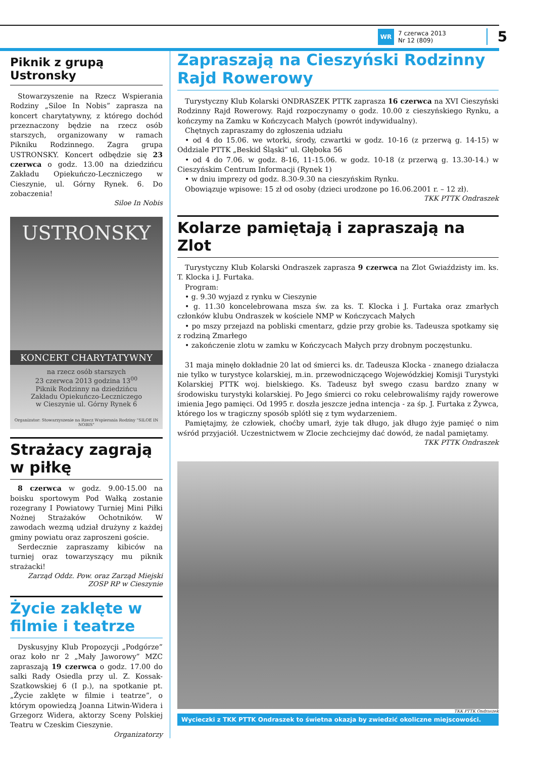WR
7 czerwca 2013
Nr 12 (809)
5
Piknik z grupą Ustronsky
Stowarzyszenie na Rzecz Wspierania Rodziny „Siloe In Nobis” zaprasza na koncert charytatywny, z którego dochód przeznaczony będzie na rzecz osób starszych, organizowany w ramach Pikniku Rodzinnego. Zagra grupa USTRONSKY. Koncert odbędzie się 23 czerwca o godz. 13.00 na dziedzińcu Zakładu Opiekuńczo-Leczniczego w Cieszynie, ul. Górny Rynek. 6. Do zobaczenia!
Siloe In Nobis
USTRONSKY
KONCERT CHARYTATYWNY
na rzecz osób starszych
23 czerwca 2013 godzina 13<sup>00</sup>
Piknik Rodzinny na dziedzińcu
Zakładu Opiekuńczo-Leczniczego
w Cieszynie ul. Górny Rynek 6
Organizator: Stowarzyszenie na Rzecz Wspierania Rodziny "SILOE IN NOBIS"
Strażacy zagrają w piłkę
8 czerwca w godz. 9.00-15.00 na boisku sportowym Pod Wałką zostanie rozegrany I Powiatowy Turniej Mini Piłki Nożnej Strażaków Ochotników. W zawodach wezmą udział drużyny z każdej gminy powiatu oraz zaproszeni goście.
Serdecznie zapraszamy kibiców na turniej oraz towarzyszący mu piknik strażacki!
Zarząd Oddz. Pow. oraz Zarząd Miejski
ZOSP RP w Cieszynie
Życie zaklęte w filmie i teatrze
Dyskusyjny Klub Propozycji „Podgórze” oraz koło nr 2 „Mały Jaworowy” MZC zapraszają 19 czerwca o godz. 17.00 do salki Rady Osiedla przy ul. Z. Kossak-Szatkowskiej 6 (I p.), na spotkanie pt. „Życie zaklęte w filmie i teatrze”, o którym opowiedzą Joanna Litwin-Widera i Grzegorz Widera, aktorzy Sceny Polskiej Teatru w Czeskim Cieszynie.
Organizatorzy
Zapraszają na Cieszyński Rodzinny Rajd Rowerowy
Turystyczny Klub Kolarski ONDRASZEK PTTK zaprasza 16 czerwca na XVI Cieszyński Rodzinny Rajd Rowerowy. Rajd rozpoczynamy o godz. 10.00 z cieszyńskiego Rynku, a kończymy na Zamku w Kończycach Małych (powrót indywidualny).
Chętnych zapraszamy do zgłoszenia udziału
• od 4 do 15.06. we wtorki, środy, czwartki w godz. 10-16 (z przerwą g. 14-15) w Oddziale PTTK „Beskid Śląski” ul. Głęboka 56
• od 4 do 7.06. w godz. 8-16, 11-15.06. w godz. 10-18 (z przerwą g. 13.30-14.) w Cieszyńskim Centrum Informacji (Rynek 1)
• w dniu imprezy od godz. 8.30-9.30 na cieszyńskim Rynku.
Obowiązuje wpisowe: 15 zł od osoby (dzieci urodzone po 16.06.2001 r. – 12 zł).
TKK PTTK Ondraszek
Kolarze pamiętają i zapraszają na Zlot
Turystyczny Klub Kolarski Ondraszek zaprasza 9 czerwca na Zlot Gwiaździsty im. ks. T. Klocka i J. Furtaka.
Program:
• g. 9.30 wyjazd z rynku w Cieszynie
• g. 11.30 koncelebrowana msza św. za ks. T. Klocka i J. Furtaka oraz zmarłych członków klubu Ondraszek w kościele NMP w Kończycach Małych
• po mszy przejazd na pobliski cmentarz, gdzie przy grobie ks. Tadeusza spotkamy się z rodziną Zmarłego
• zakończenie zlotu w zamku w Kończycach Małych przy drobnym poczęstunku.
31 maja minęło dokładnie 20 lat od śmierci ks. dr. Tadeusza Klocka - znanego działacza nie tylko w turystyce kolarskiej, m.in. przewodniczącego Wojewódzkiej Komisji Turystyki Kolarskiej PTTK woj. bielskiego. Ks. Tadeusz był swego czasu bardzo znany w środowisku turystyki kolarskiej. Po Jego śmierci co roku celebrowaliśmy rajdy rowerowe imienia Jego pamięci. Od 1995 r. doszła jeszcze jedna intencja - za śp. J. Furtaka z Żywca, którego los w tragiczny sposób splótł się z tym wydarzeniem.
Pamiętajmy, że człowiek, choćby umarł, żyje tak długo, jak długo żyje pamięć o nim wśród przyjaciół. Uczestnictwem w Zlocie zechciejmy dać dowód, że nadal pamiętamy.
TKK PTTK Ondraszek
TKK PTTK Ondraszek
Wycieczki z TKK PTTK Ondraszek to świetna okazja by zwiedzić okoliczne miejscowości.